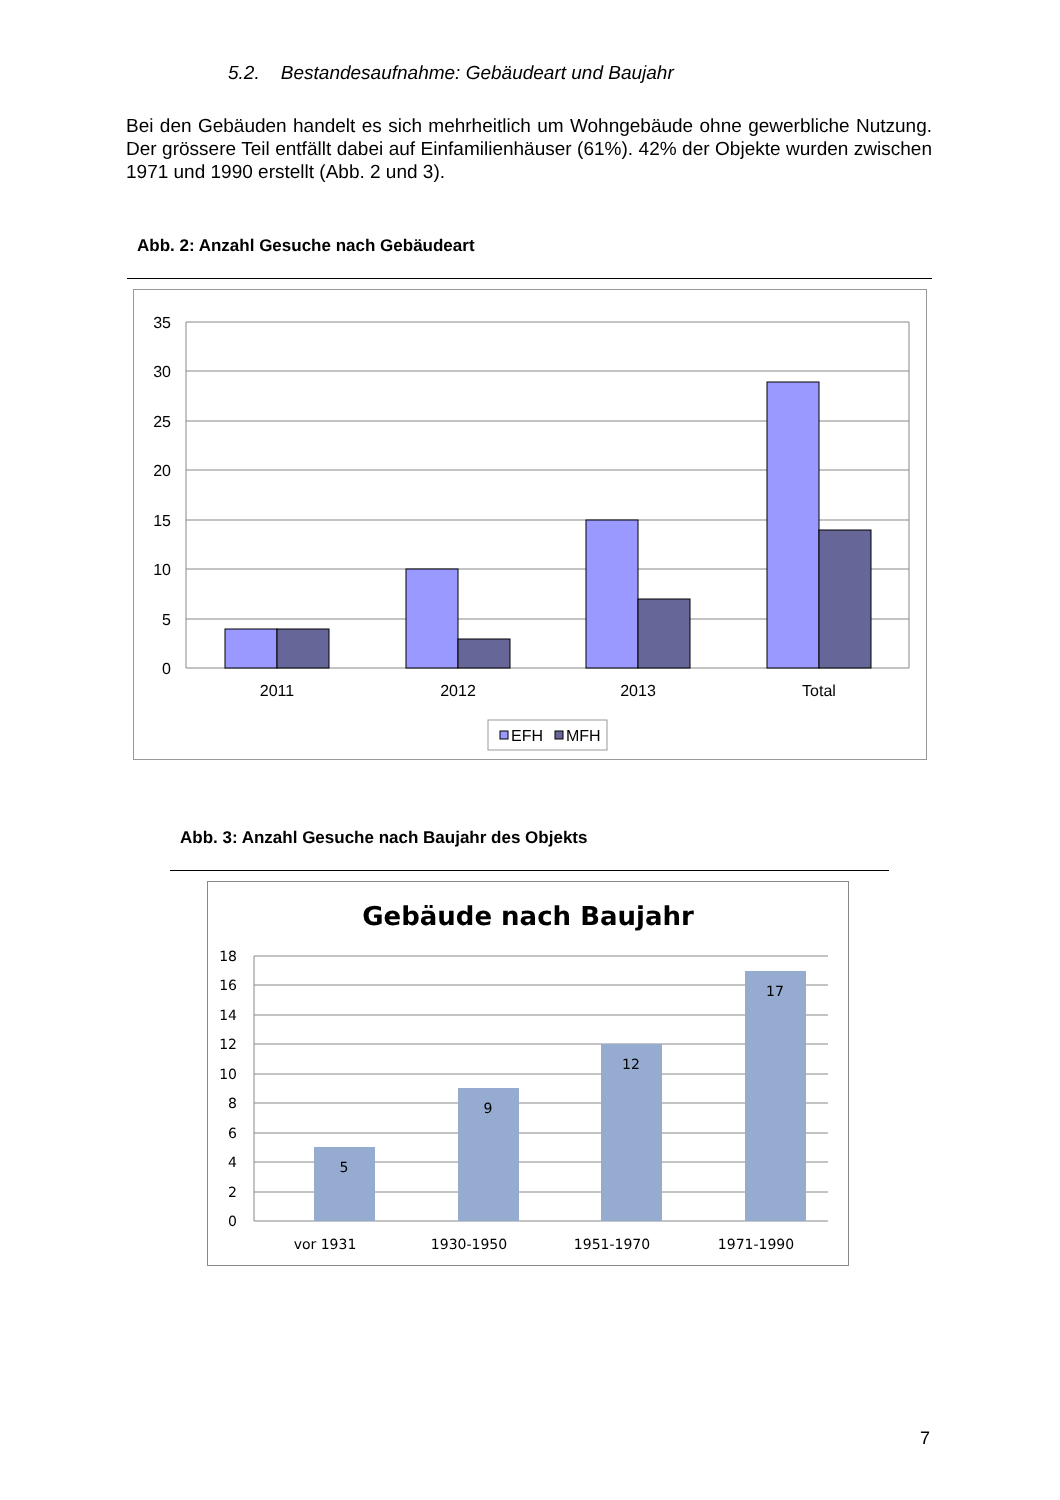5.2. Bestandesaufnahme: Gebäudeart und Baujahr
Bei den Gebäuden handelt es sich mehrheitlich um Wohngebäude ohne gewerbliche Nutzung. Der grössere Teil entfällt dabei auf Einfamilienhäuser (61%). 42% der Objekte wurden zwischen 1971 und 1990 erstellt (Abb. 2 und 3).
Abb. 2: Anzahl Gesuche nach Gebäudeart
35
30
25
20
15
10
5
0
2011
2012
2013
Total
EFH
MFH
Abb. 3: Anzahl Gesuche nach Baujahr des Objekts
Gebäude nach Baujahr
5
9
12
17
vor 1931
1930-1950
1951-1970
1971-1990
18
16
14
12
10
8
6
4
2
0
7